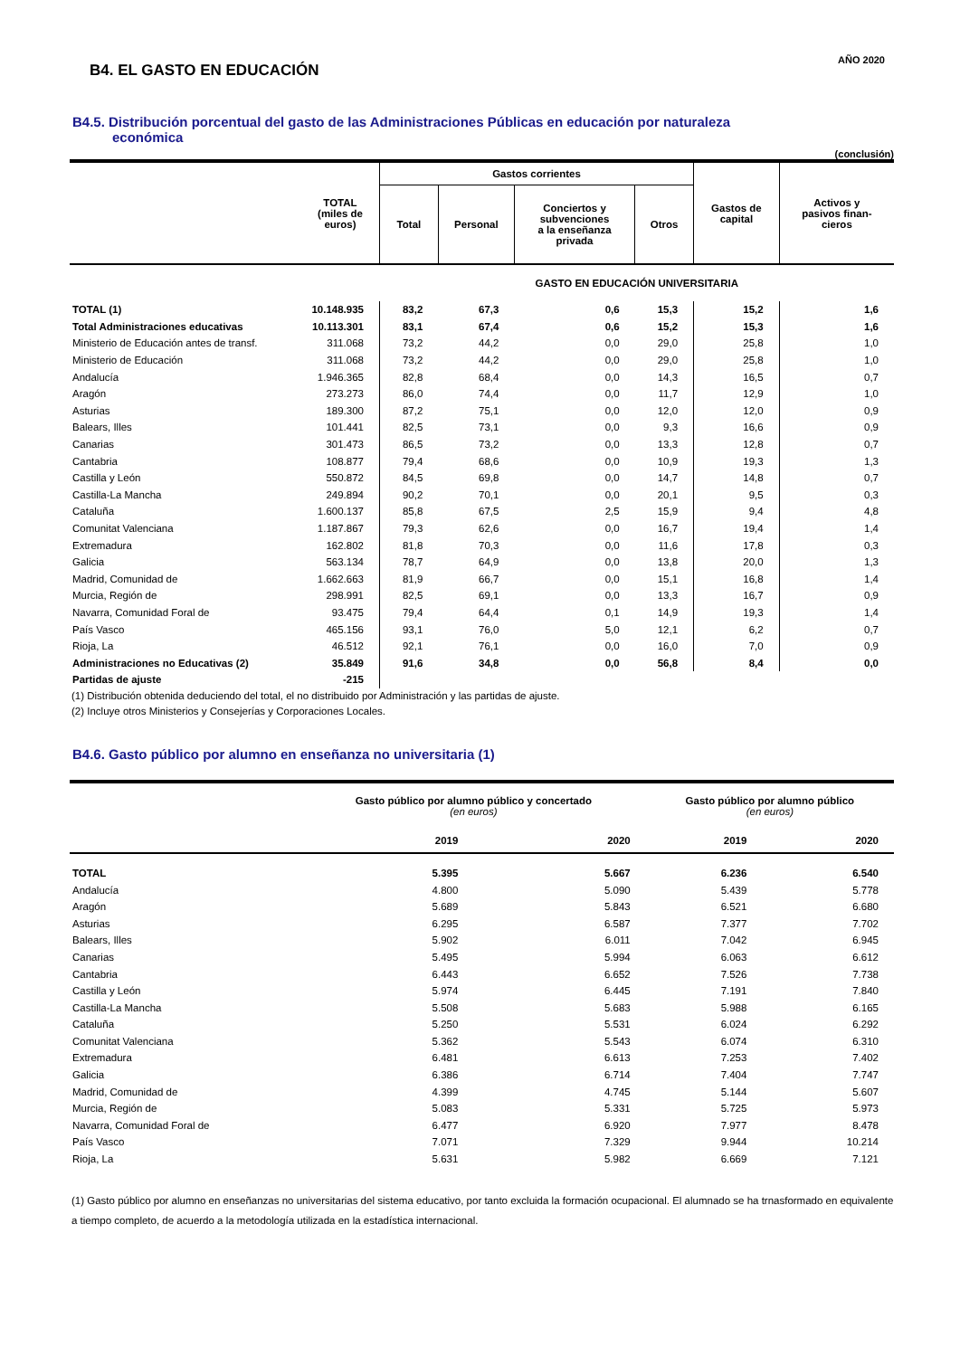B4. EL GASTO EN EDUCACIÓN
AÑO 2020
B4.5. Distribución porcentual del gasto de las Administraciones Públicas en educación por naturaleza
económica
(conclusión)
| | TOTAL (miles de euros) | Gastos corrientes | | | | Gastos de capital | Activos y pasivos finan- cieros |
| --- | --- | --- | --- | --- | --- | --- | --- |
| | | Total | Personal | Conciertos y subvenciones a la enseñanza privada | Otros | | |
| | | GASTO EN EDUCACIÓN UNIVERSITARIA | | | | | |
| TOTAL (1) | 10.148.935 | 83,2 | 67,3 | 0,6 | 15,3 | 15,2 | 1,6 |
| Total Administraciones educativas | 10.113.301 | 83,1 | 67,4 | 0,6 | 15,2 | 15,3 | 1,6 |
| Ministerio de Educación antes de transf. | 311.068 | 73,2 | 44,2 | 0,0 | 29,0 | 25,8 | 1,0 |
| Ministerio de Educación | 311.068 | 73,2 | 44,2 | 0,0 | 29,0 | 25,8 | 1,0 |
| Andalucía | 1.946.365 | 82,8 | 68,4 | 0,0 | 14,3 | 16,5 | 0,7 |
| Aragón | 273.273 | 86,0 | 74,4 | 0,0 | 11,7 | 12,9 | 1,0 |
| Asturias | 189.300 | 87,2 | 75,1 | 0,0 | 12,0 | 12,0 | 0,9 |
| Balears, Illes | 101.441 | 82,5 | 73,1 | 0,0 | 9,3 | 16,6 | 0,9 |
| Canarias | 301.473 | 86,5 | 73,2 | 0,0 | 13,3 | 12,8 | 0,7 |
| Cantabria | 108.877 | 79,4 | 68,6 | 0,0 | 10,9 | 19,3 | 1,3 |
| Castilla y León | 550.872 | 84,5 | 69,8 | 0,0 | 14,7 | 14,8 | 0,7 |
| Castilla-La Mancha | 249.894 | 90,2 | 70,1 | 0,0 | 20,1 | 9,5 | 0,3 |
| Cataluña | 1.600.137 | 85,8 | 67,5 | 2,5 | 15,9 | 9,4 | 4,8 |
| Comunitat Valenciana | 1.187.867 | 79,3 | 62,6 | 0,0 | 16,7 | 19,4 | 1,4 |
| Extremadura | 162.802 | 81,8 | 70,3 | 0,0 | 11,6 | 17,8 | 0,3 |
| Galicia | 563.134 | 78,7 | 64,9 | 0,0 | 13,8 | 20,0 | 1,3 |
| Madrid, Comunidad de | 1.662.663 | 81,9 | 66,7 | 0,0 | 15,1 | 16,8 | 1,4 |
| Murcia, Región de | 298.991 | 82,5 | 69,1 | 0,0 | 13,3 | 16,7 | 0,9 |
| Navarra, Comunidad Foral de | 93.475 | 79,4 | 64,4 | 0,1 | 14,9 | 19,3 | 1,4 |
| País Vasco | 465.156 | 93,1 | 76,0 | 5,0 | 12,1 | 6,2 | 0,7 |
| Rioja, La | 46.512 | 92,1 | 76,1 | 0,0 | 16,0 | 7,0 | 0,9 |
| Administraciones no Educativas (2) | 35.849 | 91,6 | 34,8 | 0,0 | 56,8 | 8,4 | 0,0 |
| Partidas de ajuste | -215 | | | | | | |
(1) Distribución obtenida deduciendo del total, el no distribuido por Administración y las partidas de ajuste.
(2) Incluye otros Ministerios y Consejerías y Corporaciones Locales.
B4.6. Gasto público por alumno en enseñanza no universitaria (1)
| | Gasto público por alumno público y concertado (en euros) | | Gasto público por alumno público (en euros) | |
| --- | --- | --- | --- | --- |
| | 2019 | 2020 | 2019 | 2020 |
| TOTAL | 5.395 | 5.667 | 6.236 | 6.540 |
| Andalucía | 4.800 | 5.090 | 5.439 | 5.778 |
| Aragón | 5.689 | 5.843 | 6.521 | 6.680 |
| Asturias | 6.295 | 6.587 | 7.377 | 7.702 |
| Balears, Illes | 5.902 | 6.011 | 7.042 | 6.945 |
| Canarias | 5.495 | 5.994 | 6.063 | 6.612 |
| Cantabria | 6.443 | 6.652 | 7.526 | 7.738 |
| Castilla y León | 5.974 | 6.445 | 7.191 | 7.840 |
| Castilla-La Mancha | 5.508 | 5.683 | 5.988 | 6.165 |
| Cataluña | 5.250 | 5.531 | 6.024 | 6.292 |
| Comunitat Valenciana | 5.362 | 5.543 | 6.074 | 6.310 |
| Extremadura | 6.481 | 6.613 | 7.253 | 7.402 |
| Galicia | 6.386 | 6.714 | 7.404 | 7.747 |
| Madrid, Comunidad de | 4.399 | 4.745 | 5.144 | 5.607 |
| Murcia, Región de | 5.083 | 5.331 | 5.725 | 5.973 |
| Navarra, Comunidad Foral de | 6.477 | 6.920 | 7.977 | 8.478 |
| País Vasco | 7.071 | 7.329 | 9.944 | 10.214 |
| Rioja, La | 5.631 | 5.982 | 6.669 | 7.121 |
(1) Gasto público por alumno en enseñanzas no universitarias del sistema educativo, por tanto excluida la formación ocupacional. El alumnado se ha trnasformado en equivalente a tiempo completo, de acuerdo a la metodología utilizada en la estadística internacional.